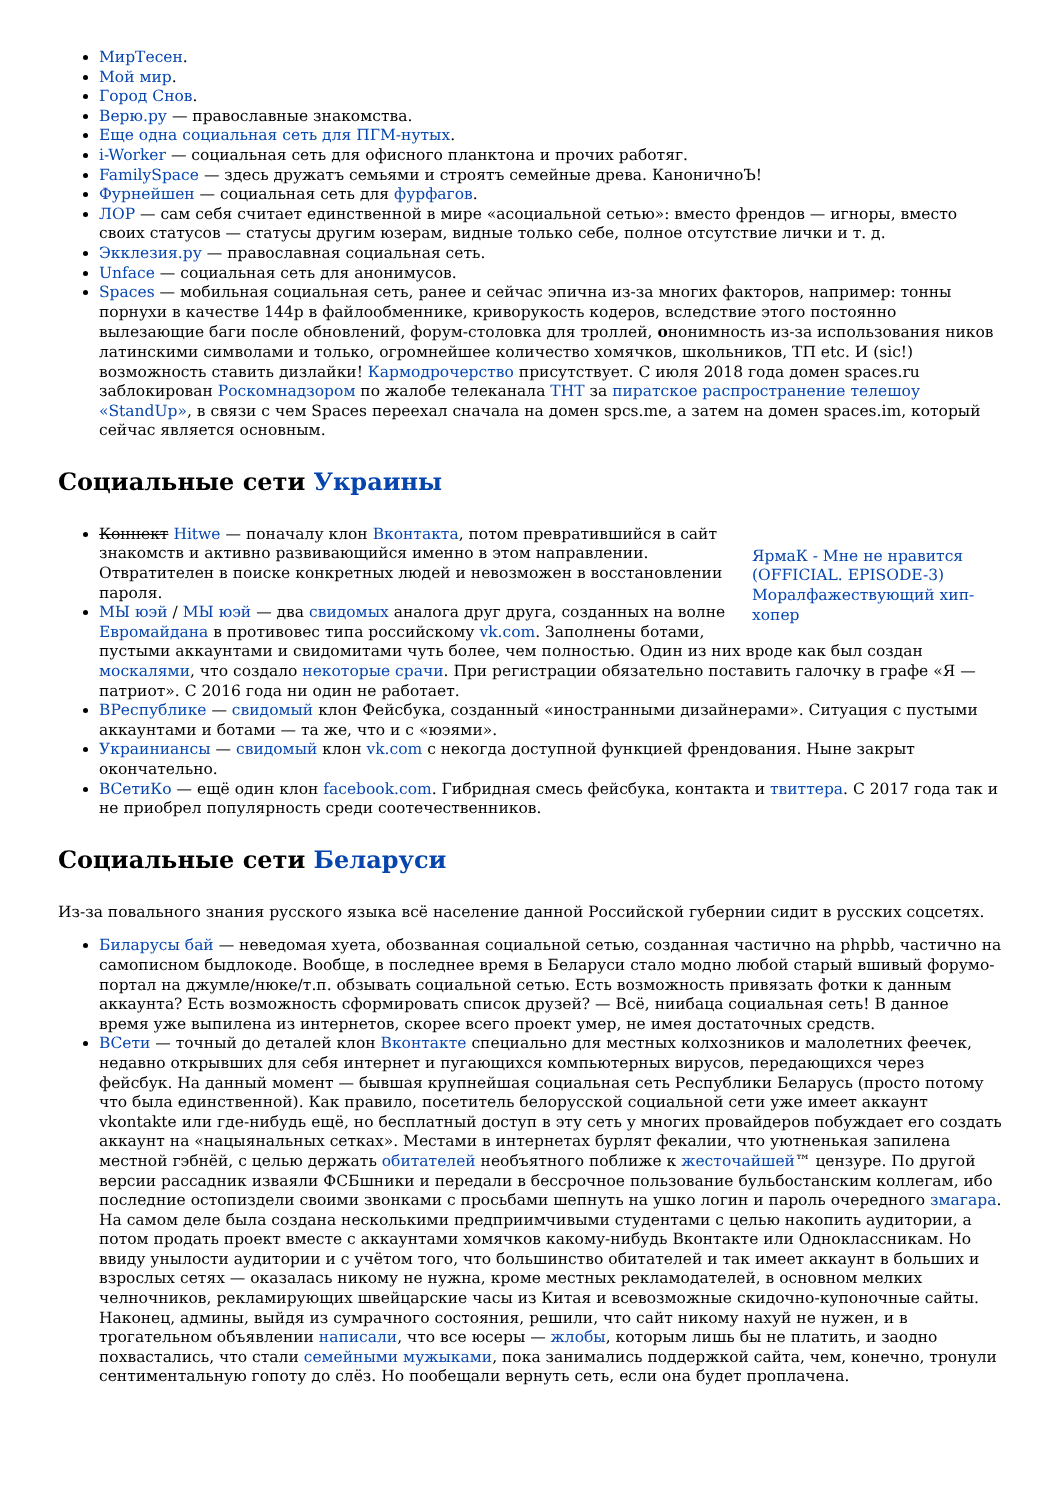МирТесен.
Мой мир.
Город Снов.
Верю.ру — православные знакомства.
Еще одна социальная сеть для ПГМ-нутых.
i-Worker — социальная сеть для офисного планктона и прочих работяг.
FamilySpace — здесь дружатъ семьями и строятъ семейные древа. КаноничноЪ!
Фурнейшен — социальная сеть для фурфагов.
ЛОР — сам себя считает единственной в мире «асоциальной сетью»: вместо френдов — игноры, вместо своих статусов — статусы другим юзерам, видные только себе, полное отсутствие лички и т. д.
Экклезия.ру — православная социальная сеть.
Unface — социальная сеть для анонимусов.
Spaces — мобильная социальная сеть, ранее и сейчас эпична из-за многих факторов, например: тонны порнухи в качестве 144p в файлообменнике, криворукость кодеров, вследствие этого постоянно вылезающие баги после обновлений, форум-столовка для троллей, ононимность из-за использования ников латинскими символами и только, огромнейшее количество хомячков, школьников, ТП etc. И (sic!) возможность ставить дизлайки! Кармодрочерство присутствует. С июля 2018 года домен spaces.ru заблокирован Роскомнадзором по жалобе телеканала ТНТ за пиратское распространение телешоу «StandUp», в связи с чем Spaces переехал сначала на домен spcs.me, а затем на домен spaces.im, который сейчас является основным.
Социальные сети Украины
ЯрмаК - Мне не нравится (OFFICIAL. EPISODE-3)
Моралфажествующий хип-хопер
Коннект Hitwe — поначалу клон Вконтакта, потом превратившийся в сайт знакомств и активно развивающийся именно в этом направлении. Отвратителен в поиске конкретных людей и невозможен в восстановлении пароля.
МЫ юэй / МЫ юэй — два свидомых аналога друг друга, созданных на волне Евромайдана в противовес типа российскому vk.com. Заполнены ботами, пустыми аккаунтами и свидомитами чуть более, чем полностью. Один из них вроде как был создан москалями, что создало некоторые срачи. При регистрации обязательно поставить галочку в графе «Я — патриот». С 2016 года ни один не работает.
ВРеспублике — свидомый клон Фейсбука, созданный «иностранными дизайнерами». Ситуация с пустыми аккаунтами и ботами — та же, что и с «юэями».
Украиниансы — свидомый клон vk.com с некогда доступной функцией френдования. Ныне закрыт окончательно.
ВСетиКо — ещё один клон facebook.com. Гибридная смесь фейсбука, контакта и твиттера. С 2017 года так и не приобрел популярность среди соотечественников.
Социальные сети Беларуси
Из-за повального знания русского языка всё население данной Российской губернии сидит в русских соцсетях.
Биларусы бай — неведомая хуета, обозванная социальной сетью, созданная частично на phpbb, частично на самописном быдлокоде. Вообще, в последнее время в Беларуси стало модно любой старый вшивый форумо-портал на джумле/нюке/т.п. обзывать социальной сетью. Есть возможность привязать фотки к данным аккаунта? Есть возможность сформировать список друзей? — Всё, ниибаца социальная сеть! В данное время уже выпилена из интернетов, скорее всего проект умер, не имея достаточных средств.
ВСети — точный до деталей клон Вконтакте специально для местных колхозников и малолетних феечек, недавно открывших для себя интернет и пугающихся компьютерных вирусов, передающихся через фейсбук. На данный момент — бывшая крупнейшая социальная сеть Республики Беларусь (просто потому что была единственной). Как правило, посетитель белорусской социальной сети уже имеет аккаунт vkontakte или где-нибудь ещё, но бесплатный доступ в эту сеть у многих провайдеров побуждает его создать аккаунт на «нацыянальных сетках». Местами в интернетах бурлят фекалии, что уютненькая запилена местной гэбнёй, с целью держать обитателей необъятного поближе к жесточайшей™ цензуре. По другой версии рассадник изваяли ФСБшники и передали в бессрочное пользование бульбостанским коллегам, ибо последние остопиздели своими звонками с просьбами шепнуть на ушко логин и пароль очередного змагара. На самом деле была создана несколькими предприимчивыми студентами с целью накопить аудитории, а потом продать проект вместе с аккаунтами хомячков какому-нибудь Вконтакте или Одноклассникам. Но ввиду унылости аудитории и с учётом того, что большинство обитателей и так имеет аккаунт в больших и взрослых сетях — оказалась никому не нужна, кроме местных рекламодателей, в основном мелких челночников, рекламирующих швейцарские часы из Китая и всевозможные скидочно-купоночные сайты. Наконец, админы, выйдя из сумрачного состояния, решили, что сайт никому нахуй не нужен, и в трогательном объявлении написали, что все юсеры — жлобы, которым лишь бы не платить, и заодно похвастались, что стали семейными мужыками, пока занимались поддержкой сайта, чем, конечно, тронули сентиментальную гопоту до слёз. Но пообещали вернуть сеть, если она будет проплачена.